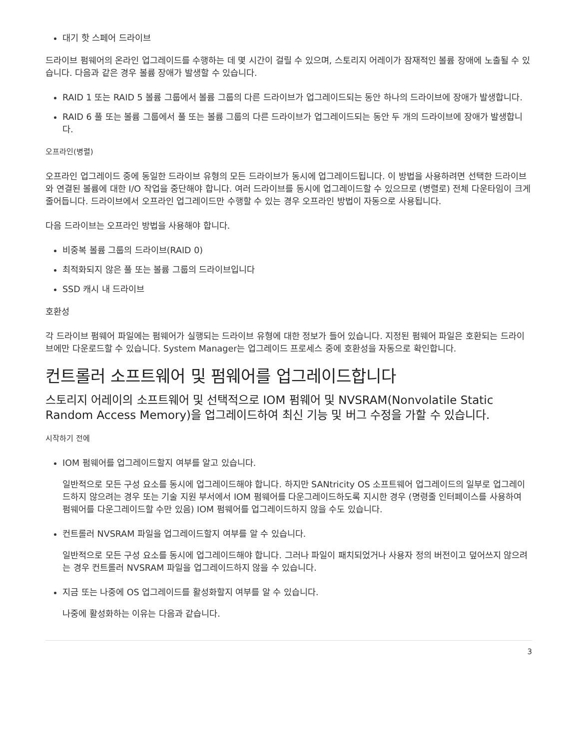대기 핫 스페어 드라이브
드라이브 펌웨어의 온라인 업그레이드를 수행하는 데 몇 시간이 걸릴 수 있으며, 스토리지 어레이가 잠재적인 볼륨 장애에 노출될 수 있습니다. 다음과 같은 경우 볼륨 장애가 발생할 수 있습니다.
RAID 1 또는 RAID 5 볼륨 그룹에서 볼륨 그룹의 다른 드라이브가 업그레이드되는 동안 하나의 드라이브에 장애가 발생합니다.
RAID 6 풀 또는 볼륨 그룹에서 풀 또는 볼륨 그룹의 다른 드라이브가 업그레이드되는 동안 두 개의 드라이브에 장애가 발생합니다.
오프라인(병렬)
오프라인 업그레이드 중에 동일한 드라이브 유형의 모든 드라이브가 동시에 업그레이드됩니다. 이 방법을 사용하려면 선택한 드라이브와 연결된 볼륨에 대한 I/O 작업을 중단해야 합니다. 여러 드라이브를 동시에 업그레이드할 수 있으므로 (병렬로) 전체 다운타임이 크게 줄어듭니다. 드라이브에서 오프라인 업그레이드만 수행할 수 있는 경우 오프라인 방법이 자동으로 사용됩니다.
다음 드라이브는 오프라인 방법을 사용해야 합니다.
비중복 볼륨 그룹의 드라이브(RAID 0)
최적화되지 않은 풀 또는 볼륨 그룹의 드라이브입니다
SSD 캐시 내 드라이브
호환성
각 드라이브 펌웨어 파일에는 펌웨어가 실행되는 드라이브 유형에 대한 정보가 들어 있습니다. 지정된 펌웨어 파일은 호환되는 드라이브에만 다운로드할 수 있습니다. System Manager는 업그레이드 프로세스 중에 호환성을 자동으로 확인합니다.
컨트롤러 소프트웨어 및 펌웨어를 업그레이드합니다
스토리지 어레이의 소프트웨어 및 선택적으로 IOM 펌웨어 및 NVSRAM(Nonvolatile Static Random Access Memory)을 업그레이드하여 최신 기능 및 버그 수정을 가할 수 있습니다.
시작하기 전에
IOM 펌웨어를 업그레이드할지 여부를 알고 있습니다.
일반적으로 모든 구성 요소를 동시에 업그레이드해야 합니다. 하지만 SANtricity OS 소프트웨어 업그레이드의 일부로 업그레이드하지 않으려는 경우 또는 기술 지원 부서에서 IOM 펌웨어를 다운그레이드하도록 지시한 경우 (명령줄 인터페이스를 사용하여 펌웨어를 다운그레이드할 수만 있음) IOM 펌웨어를 업그레이드하지 않을 수도 있습니다.
컨트롤러 NVSRAM 파일을 업그레이드할지 여부를 알 수 있습니다.
일반적으로 모든 구성 요소를 동시에 업그레이드해야 합니다. 그러나 파일이 패치되었거나 사용자 정의 버전이고 덮어쓰지 않으려는 경우 컨트롤러 NVSRAM 파일을 업그레이드하지 않을 수 있습니다.
지금 또는 나중에 OS 업그레이드를 활성화할지 여부를 알 수 있습니다.
나중에 활성화하는 이유는 다음과 같습니다.
3